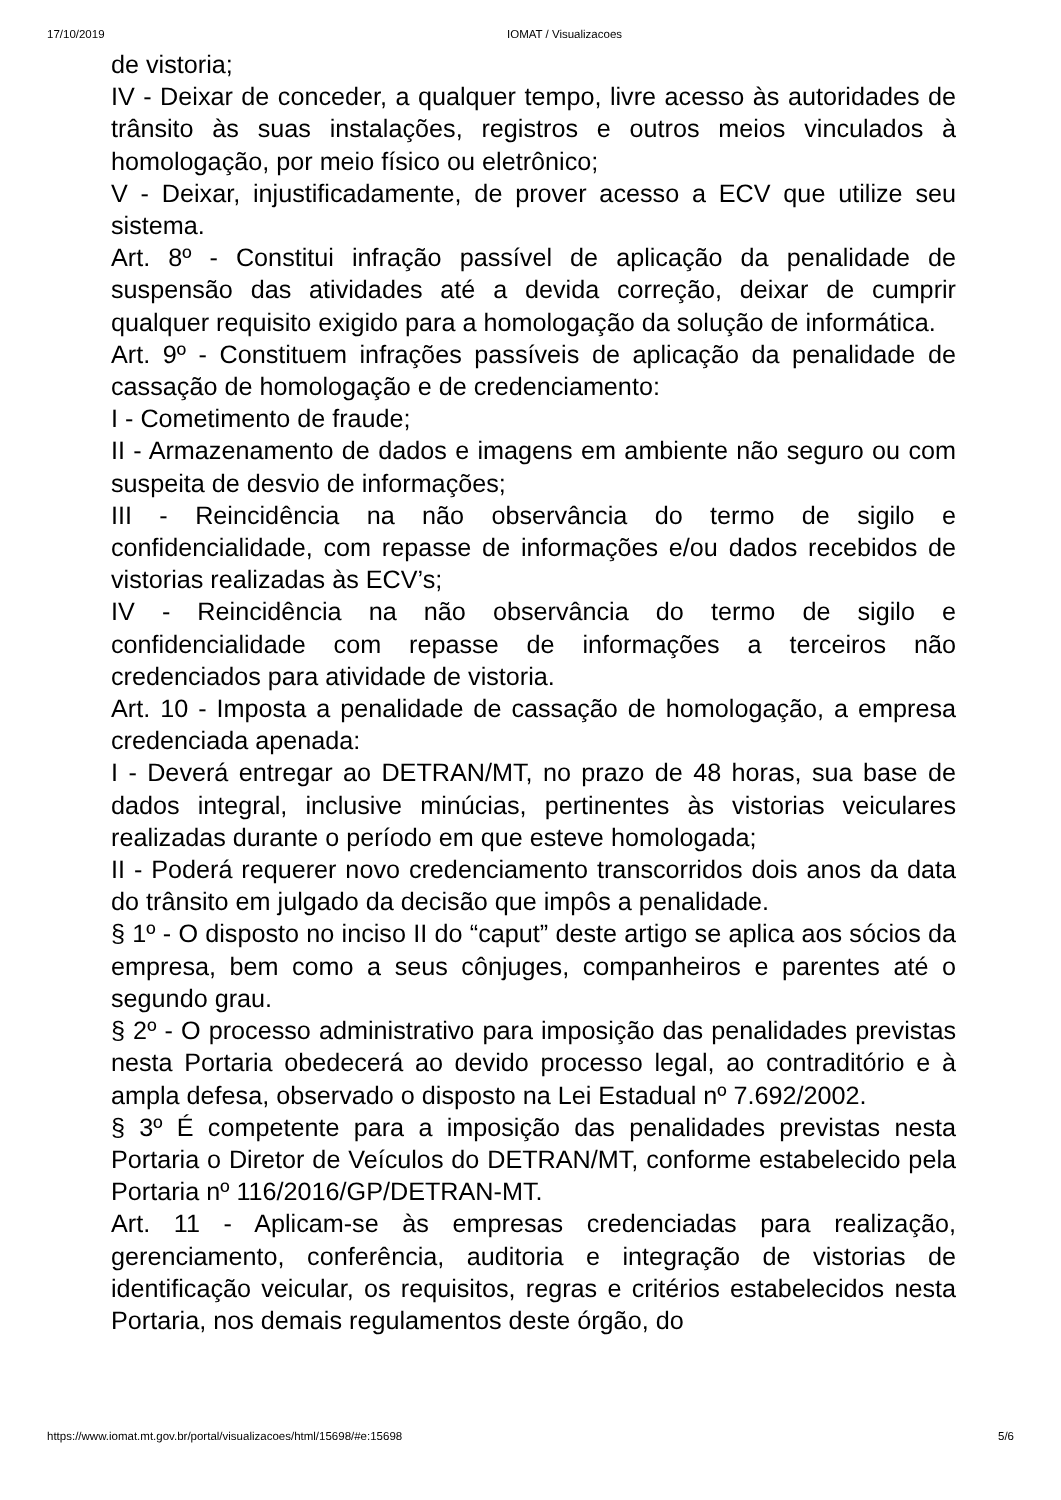17/10/2019 IOMAT / Visualizacoes
de vistoria;
IV - Deixar de conceder, a qualquer tempo, livre acesso às autoridades de trânsito às suas instalações, registros e outros meios vinculados à homologação, por meio físico ou eletrônico;
V - Deixar, injustificadamente, de prover acesso a ECV que utilize seu sistema.
Art. 8º - Constitui infração passível de aplicação da penalidade de suspensão das atividades até a devida correção, deixar de cumprir qualquer requisito exigido para a homologação da solução de informática.
Art. 9º - Constituem infrações passíveis de aplicação da penalidade de cassação de homologação e de credenciamento:
I - Cometimento de fraude;
II - Armazenamento de dados e imagens em ambiente não seguro ou com suspeita de desvio de informações;
III - Reincidência na não observância do termo de sigilo e confidencialidade, com repasse de informações e/ou dados recebidos de vistorias realizadas às ECV’s;
IV - Reincidência na não observância do termo de sigilo e confidencialidade com repasse de informações a terceiros não credenciados para atividade de vistoria.
Art. 10 - Imposta a penalidade de cassação de homologação, a empresa credenciada apenada:
I - Deverá entregar ao DETRAN/MT, no prazo de 48 horas, sua base de dados integral, inclusive minúcias, pertinentes às vistorias veiculares realizadas durante o período em que esteve homologada;
II - Poderá requerer novo credenciamento transcorridos dois anos da data do trânsito em julgado da decisão que impôs a penalidade.
§ 1º - O disposto no inciso II do “caput” deste artigo se aplica aos sócios da empresa, bem como a seus cônjuges, companheiros e parentes até o segundo grau.
§ 2º - O processo administrativo para imposição das penalidades previstas nesta Portaria obedecerá ao devido processo legal, ao contraditório e à ampla defesa, observado o disposto na Lei Estadual nº 7.692/2002.
§ 3º É competente para a imposição das penalidades previstas nesta Portaria o Diretor de Veículos do DETRAN/MT, conforme estabelecido pela Portaria nº 116/2016/GP/DETRAN-MT.
Art. 11 - Aplicam-se às empresas credenciadas para realização, gerenciamento, conferência, auditoria e integração de vistorias de identificação veicular, os requisitos, regras e critérios estabelecidos nesta Portaria, nos demais regulamentos deste órgão, do
https://www.iomat.mt.gov.br/portal/visualizacoes/html/15698/#e:15698 5/6